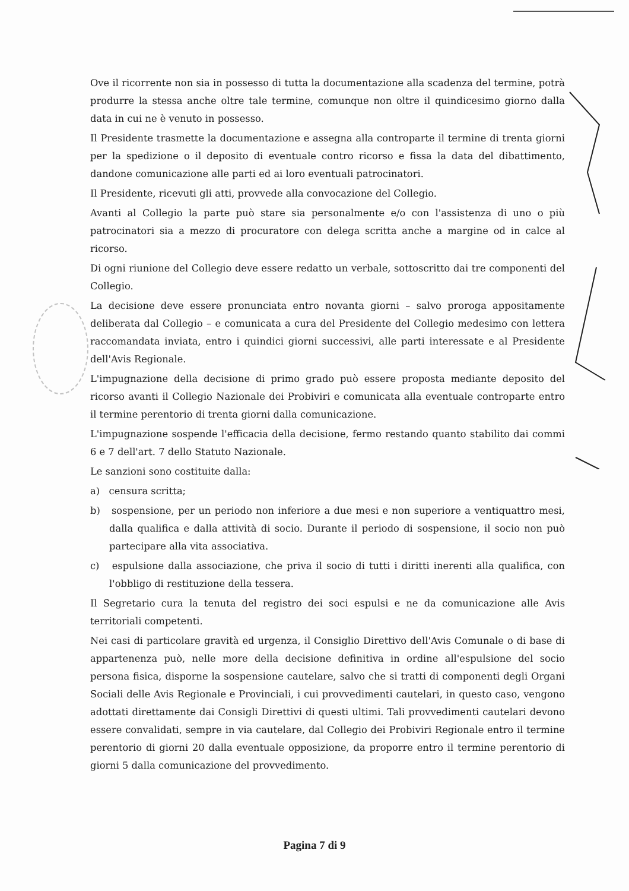Ove il ricorrente non sia in possesso di tutta la documentazione alla scadenza del termine, potrà produrre la stessa anche oltre tale termine, comunque non oltre il quindicesimo giorno dalla data in cui ne è venuto in possesso.
Il Presidente trasmette la documentazione e assegna alla controparte il termine di trenta giorni per la spedizione o il deposito di eventuale contro ricorso e fissa la data del dibattimento, dandone comunicazione alle parti ed ai loro eventuali patrocinatori.
Il Presidente, ricevuti gli atti, provvede alla convocazione del Collegio.
Avanti al Collegio la parte può stare sia personalmente e/o con l'assistenza di uno o più patrocinatori sia a mezzo di procuratore con delega scritta anche a margine od in calce al ricorso.
Di ogni riunione del Collegio deve essere redatto un verbale, sottoscritto dai tre componenti del Collegio.
La decisione deve essere pronunciata entro novanta giorni – salvo proroga appositamente deliberata dal Collegio – e comunicata a cura del Presidente del Collegio medesimo con lettera raccomandata inviata, entro i quindici giorni successivi, alle parti interessate e al Presidente dell'Avis Regionale.
L'impugnazione della decisione di primo grado può essere proposta mediante deposito del ricorso avanti il Collegio Nazionale dei Probiviri e comunicata alla eventuale controparte entro il termine perentorio di trenta giorni dalla comunicazione.
L'impugnazione sospende l'efficacia della decisione, fermo restando quanto stabilito dai commi 6 e 7 dell'art. 7 dello Statuto Nazionale.
Le sanzioni sono costituite dalla:
a) censura scritta;
b) sospensione, per un periodo non inferiore a due mesi e non superiore a ventiquattro mesi, dalla qualifica e dalla attività di socio. Durante il periodo di sospensione, il socio non può partecipare alla vita associativa.
c) espulsione dalla associazione, che priva il socio di tutti i diritti inerenti alla qualifica, con l'obbligo di restituzione della tessera.
Il Segretario cura la tenuta del registro dei soci espulsi e ne da comunicazione alle Avis territoriali competenti.
Nei casi di particolare gravità ed urgenza, il Consiglio Direttivo dell'Avis Comunale o di base di appartenenza può, nelle more della decisione definitiva in ordine all'espulsione del socio persona fisica, disporne la sospensione cautelare, salvo che si tratti di componenti degli Organi Sociali delle Avis Regionale e Provinciali, i cui provvedimenti cautelari, in questo caso, vengono adottati direttamente dai Consigli Direttivi di questi ultimi. Tali provvedimenti cautelari devono essere convalidati, sempre in via cautelare, dal Collegio dei Probiviri Regionale entro il termine perentorio di giorni 20 dalla eventuale opposizione, da proporre entro il termine perentorio di giorni 5 dalla comunicazione del provvedimento.
Pagina 7 di 9